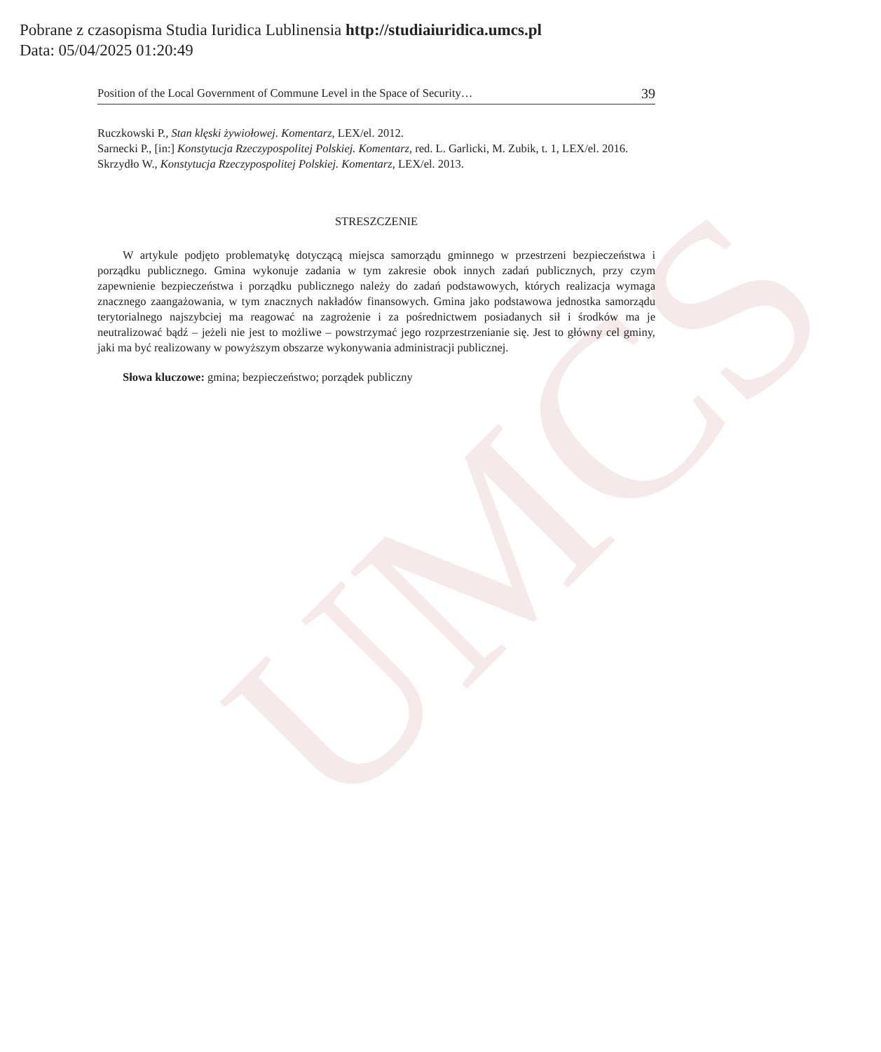UMCS
Pobrane z czasopisma Studia Iuridica Lublinensia http://studiaiuridica.umcs.pl
Data: 05/04/2025 01:20:49
Position of the Local Government of Commune Level in the Space of Security… 39
Ruczkowski P., Stan klęski żywiołowej. Komentarz, LEX/el. 2012.
Sarnecki P., [in:] Konstytucja Rzeczypospolitej Polskiej. Komentarz, red. L. Garlicki, M. Zubik, t. 1, LEX/el. 2016.
Skrzydło W., Konstytucja Rzeczypospolitej Polskiej. Komentarz, LEX/el. 2013.
STRESZCZENIE
W artykule podjęto problematykę dotyczącą miejsca samorządu gminnego w przestrzeni bezpieczeństwa i porządku publicznego. Gmina wykonuje zadania w tym zakresie obok innych zadań publicznych, przy czym zapewnienie bezpieczeństwa i porządku publicznego należy do zadań podstawowych, których realizacja wymaga znacznego zaangażowania, w tym znacznych nakładów finansowych. Gmina jako podstawowa jednostka samorządu terytorialnego najszybciej ma reagować na zagrożenie i za pośrednictwem posiadanych sił i środków ma je neutralizować bądź – jeżeli nie jest to możliwe – powstrzymać jego rozprzestrzenianie się. Jest to główny cel gminy, jaki ma być realizowany w powyższym obszarze wykonywania administracji publicznej.
Słowa kluczowe: gmina; bezpieczeństwo; porządek publiczny